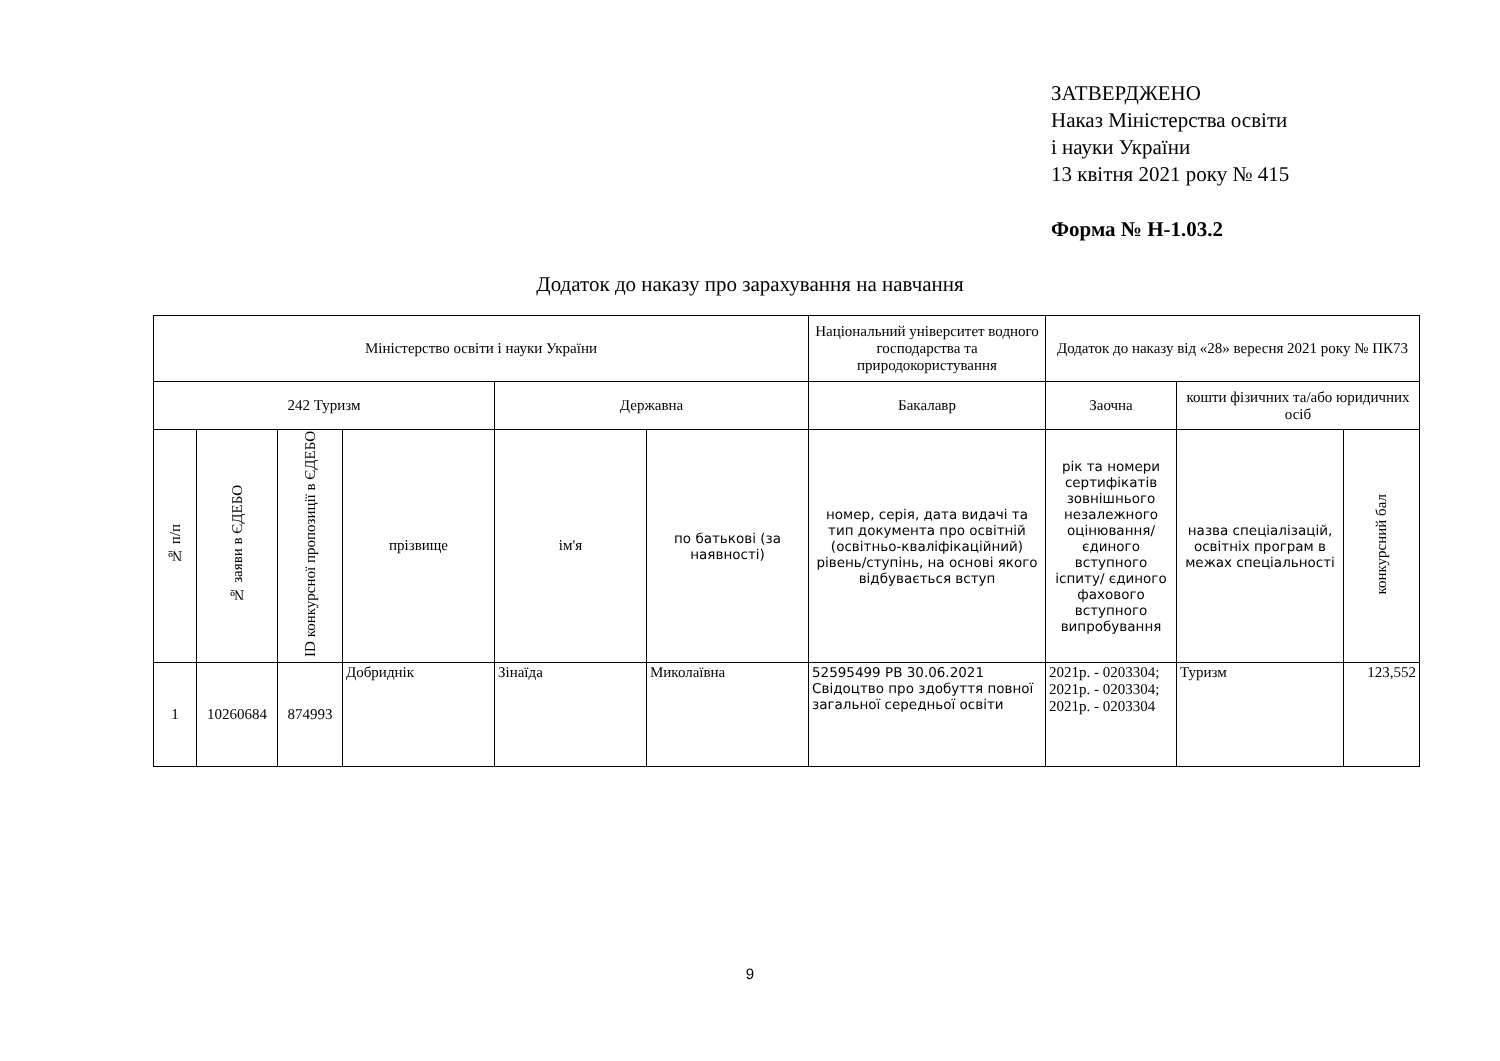ЗАТВЕРДЖЕНО
Наказ Міністерства освіти
і науки України
13 квітня 2021 року № 415
Форма № Н-1.03.2
Додаток до наказу про зарахування на навчання
| Міністерство освіти і науки України | | | | | | Національний університет водного господарства та природокористування | Додаток до наказу від «28» вересня 2021 року № ПК73 | | |
| --- | --- | --- | --- | --- | --- | --- | --- | --- | --- |
| 242 Туризм | | | | Державна | | Бакалавр | Заочна | кошти фізичних та/або юридичних осіб | |
| № п/п | № заяви в ЄДЕБО | ID конкурсної пропозиції в ЄДЕБО | прізвище | ім'я | по батькові (за наявності) | номер, серія, дата видачі та тип документа про освітній (освітньо-кваліфікаційний) рівень/ступінь, на основі якого відбувається вступ | рік та номери сертифікатів зовнішнього незалежного оцінювання/ єдиного вступного іспиту/ єдиного фахового вступного випробування | назва спеціалізацій, освітніх програм в межах спеціальності | конкурсний бал |
| 1 | 10260684 | 874993 | Добриднік | Зінаїда | Миколаївна | 52595499 PB 30.06.2021 Свідоцтво про здобуття повної загальної середньої освіти | 2021р. - 0203304; 2021р. - 0203304; 2021р. - 0203304 | Туризм | 123,552 |
9